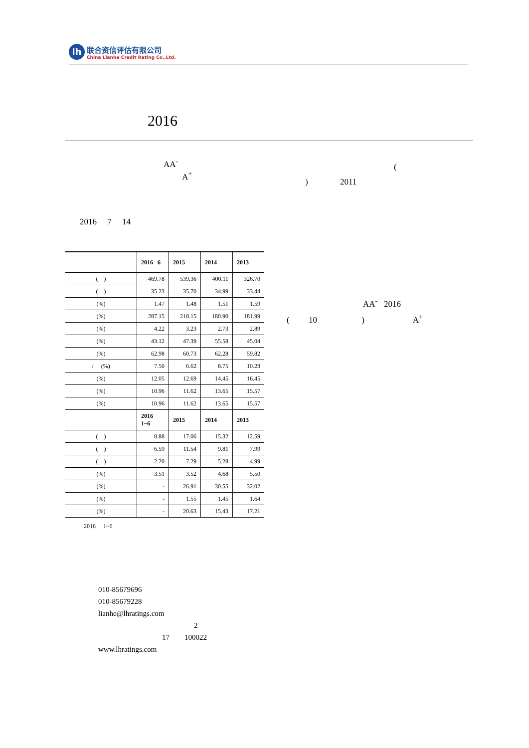lh
联合资信评估有限公司
China Lianhe Credit Rating Co.,Ltd.
2016
AA<sup>-</sup> (
A<sup>+</sup>
) 2011
2016 7 14
| | 2016 6 | 2015 | 2014 | 2013 |
| --- | --- | --- | --- | --- |
| ( ) | 469.78 | 539.36 | 400.11 | 326.70 |
| ( ) | 35.23 | 35.70 | 34.99 | 33.44 |
| (%) | 1.47 | 1.48 | 1.51 | 1.59 |
| (%) | 287.15 | 218.15 | 180.90 | 181.99 |
| (%) | 4.22 | 3.23 | 2.73 | 2.89 |
| (%) | 43.12 | 47.39 | 55.58 | 45.04 |
| (%) | 62.98 | 60.73 | 62.28 | 59.82 |
| / (%) | 7.50 | 6.62 | 8.75 | 10.23 |
| (%) | 12.05 | 12.69 | 14.45 | 16.45 |
| (%) | 10.96 | 11.62 | 13.65 | 15.57 |
| (%) | 10.96 | 11.62 | 13.65 | 15.57 |
| | 2016 1~6 | 2015 | 2014 | 2013 |
| ( ) | 8.88 | 17.06 | 15.32 | 12.59 |
| ( ) | 6.59 | 11.54 | 9.81 | 7.99 |
| ( ) | 2.20 | 7.29 | 5.28 | 4.99 |
| (%) | 3.51 | 3.52 | 4.68 | 5.50 |
| (%) | - | 26.91 | 30.55 | 32.02 |
| (%) | - | 1.55 | 1.45 | 1.64 |
| (%) | - | 20.63 | 15.43 | 17.21 |
2016 1~6
AA<sup>-</sup> 2016
( 10 ) A<sup>+</sup>
010-85679696
010-85679228
lianhe@lhratings.com
2
17 100022
www.lhratings.com